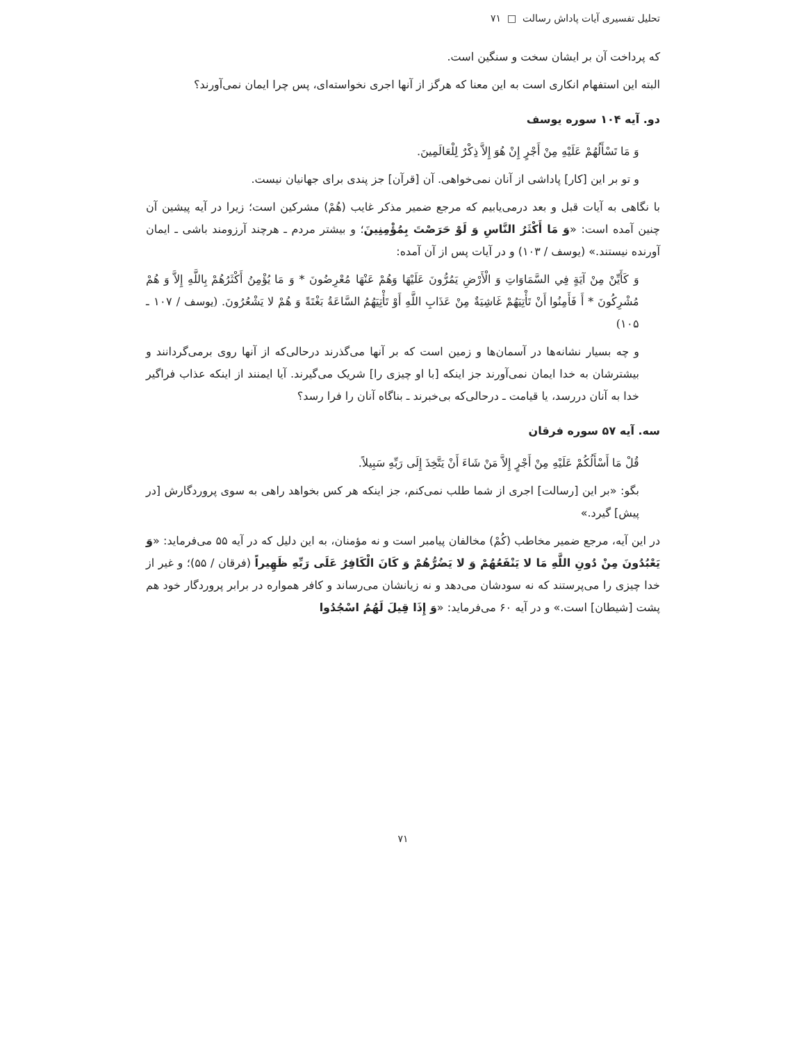تحلیل تفسیری آیات پاداش رسالت □ ۷۱
که پرداخت آن بر ایشان سخت و سنگین است.
البته این استفهام انکاری است به این معنا که هرگز از آنها اجری نخواسته‌ای، پس چرا ایمان نمی‌آورند؟
دو. آیه ۱۰۴ سوره یوسف
وَ مَا تَسْأَلُهُمْ عَلَيْهِ مِنْ أَجْرٍ إِنْ هُوَ إِلاَّ ذِكْرٌ لِلْعَالَمِينَ.
و تو بر این [کار] پاداشی از آنان نمی‌خواهی. آن [قرآن] جز پندی برای جهانیان نیست.
با نگاهی به آیات قبل و بعد درمی‌یابیم که مرجع ضمیر مذکر غایب (هُمْ) مشرکین است؛ زیرا در آیه پیشین آن چنین آمده است: «وَ مَا أَكْثَرُ النَّاسِ وَ لَوْ حَرَصْتَ بِمُؤْمِنِينَ؛ و بیشتر مردم ـ هرچند آرزومند باشی ـ ایمان آورنده نیستند.» (یوسف / ۱۰۳) و در آیات پس از آن آمده:
وَ كَأَيِّنْ مِنْ آيَةٍ فِي السَّمَاوَاتِ وَ الْأَرْضِ يَمُرُّونَ عَلَيْهَا وَهُمْ عَنْهَا مُعْرِضُونَ * وَ مَا يُؤْمِنُ أَكْثَرُهُمْ بِاللَّهِ إِلاَّ وَ هُمْ مُشْرِكُونَ * أَ فَأَمِنُوا أَنْ تَأْتِيَهُمْ غَاشِيَةٌ مِنْ عَذَابِ اللَّهِ أَوْ تَأْتِيَهُمُ السَّاعَةُ بَغْتَةً وَ هُمْ لا يَشْعُرُونَ. (یوسف / ۱۰۷ ـ ۱۰۵)
و چه بسیار نشانه‌ها در آسمان‌ها و زمین است که بر آنها می‌گذرند درحالی‌که از آنها روی برمی‌گردانند و بیشترشان به خدا ایمان نمی‌آورند جز اینکه [با او چیزی را] شریک می‌گیرند. آیا ایمنند از اینکه عذاب فراگیر خدا به آنان دررسد، یا قیامت ـ درحالی‌که بی‌خبرند ـ بناگاه آنان را فرا رسد؟
سه. آیه ۵۷ سوره فرقان
قُلْ مَا أَسْأَلُكُمْ عَلَيْهِ مِنْ أَجْرٍ إِلاَّ مَنْ شَاءَ أَنْ يَتَّخِذَ إِلَى رَبِّهِ سَبِيلاً.
بگو: «بر این [رسالت] اجری از شما طلب نمی‌کنم، جز اینکه هر کس بخواهد راهی به سوی پروردگارش [در پیش] گیرد.»
در این آیه، مرجع ضمیر مخاطب (كُمْ) مخالفان پیامبر است و نه مؤمنان، به این دلیل که در آیه ۵۵ می‌فرماید: «وَ يَعْبُدُونَ مِنْ دُونِ اللَّهِ مَا لا يَنْفَعُهُمْ وَ لا يَضُرُّهُمْ وَ كَانَ الْكَافِرُ عَلَى رَبِّهِ ظَهِيراً (فرقان / ۵۵)؛ و غیر از خدا چیزی را می‌پرستند که نه سودشان می‌دهد و نه زیانشان می‌رساند و کافر همواره در برابر پروردگار خود هم پشت [شیطان] است.» و در آیه ۶۰ می‌فرماید: «وَ إِذَا قِيلَ لَهُمُ اسْجُدُوا
۷۱